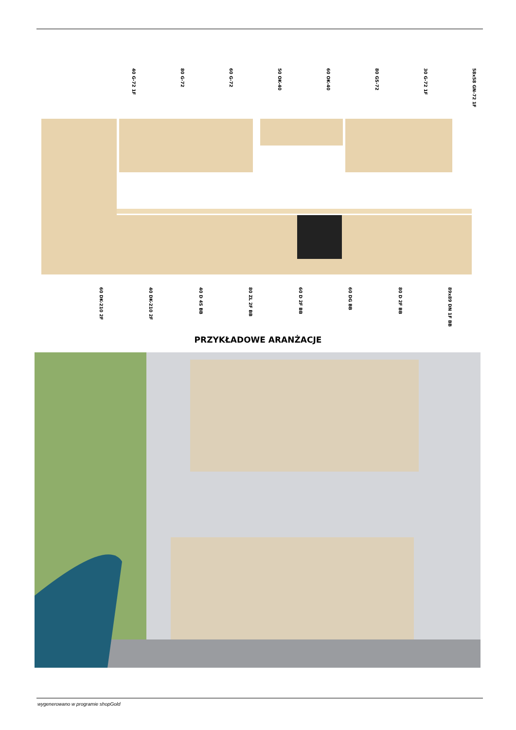40 G-72 1F 80 G-72 60 G-72 50 OK-40 60 OK-40 80 GS-72 30 G-72 1F 58x58 GN-72 1F
60 DK-210 2F 40 DK-210 2F 40 D 4S BB 80 ZL 2F BB 60 D 2F BB 60 DG BB 80 D 2F BB 89x89 DN 1F BB
PRZYKŁADOWE ARANŻACJE
wygenerowano w programie shopGold